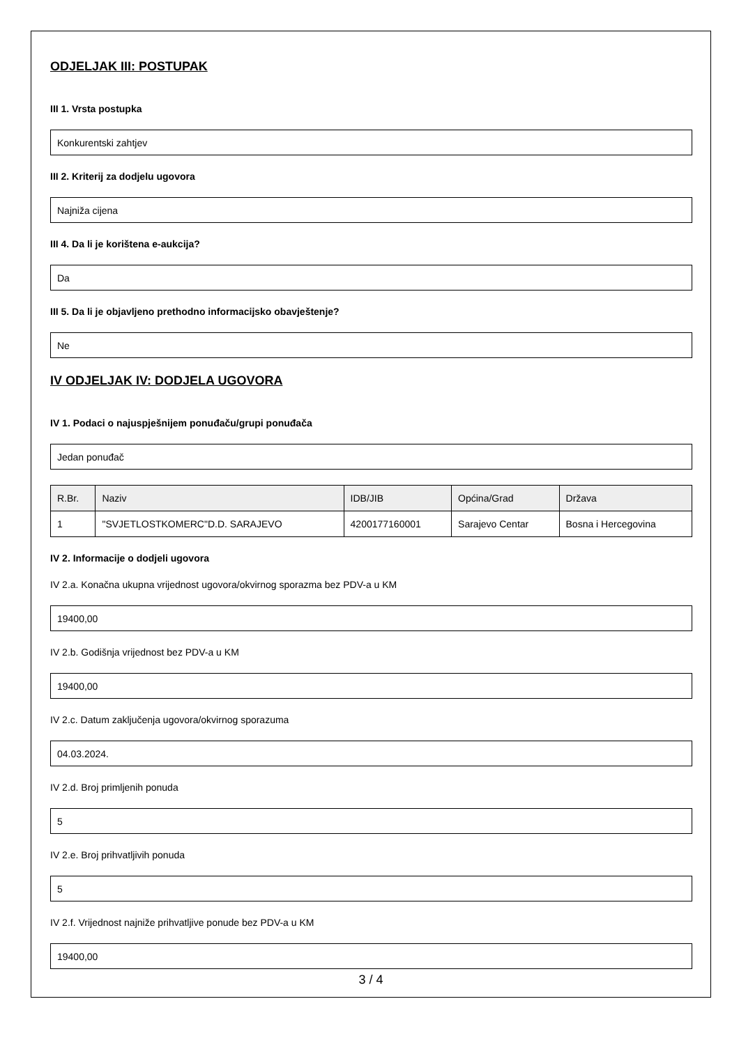ODJELJAK III: POSTUPAK
III 1. Vrsta postupka
Konkurentski zahtjev
III 2. Kriterij za dodjelu ugovora
Najniža cijena
III 4. Da li je korištena e-aukcija?
Da
III 5. Da li je objavljeno prethodno informacijsko obavještenje?
Ne
IV ODJELJAK IV: DODJELA UGOVORA
IV 1. Podaci o najuspješnijem ponuđaču/grupi ponuđača
Jedan ponuđač
| R.Br. | Naziv | IDB/JIB | Općina/Grad | Država |
| --- | --- | --- | --- | --- |
| 1 | "SVJETLOSTKOMERC"D.D. SARAJEVO | 4200177160001 | Sarajevo Centar | Bosna i Hercegovina |
IV 2. Informacije o dodjeli ugovora
IV 2.a. Konačna ukupna vrijednost ugovora/okvirnog sporazma bez PDV-a u KM
19400,00
IV 2.b. Godišnja vrijednost bez PDV-a u KM
19400,00
IV 2.c. Datum zaključenja ugovora/okvirnog sporazuma
04.03.2024.
IV 2.d. Broj primljenih ponuda
5
IV 2.e. Broj prihvatljivih ponuda
5
IV 2.f. Vrijednost najniže prihvatljive ponude bez PDV-a u KM
19400,00
3 / 4